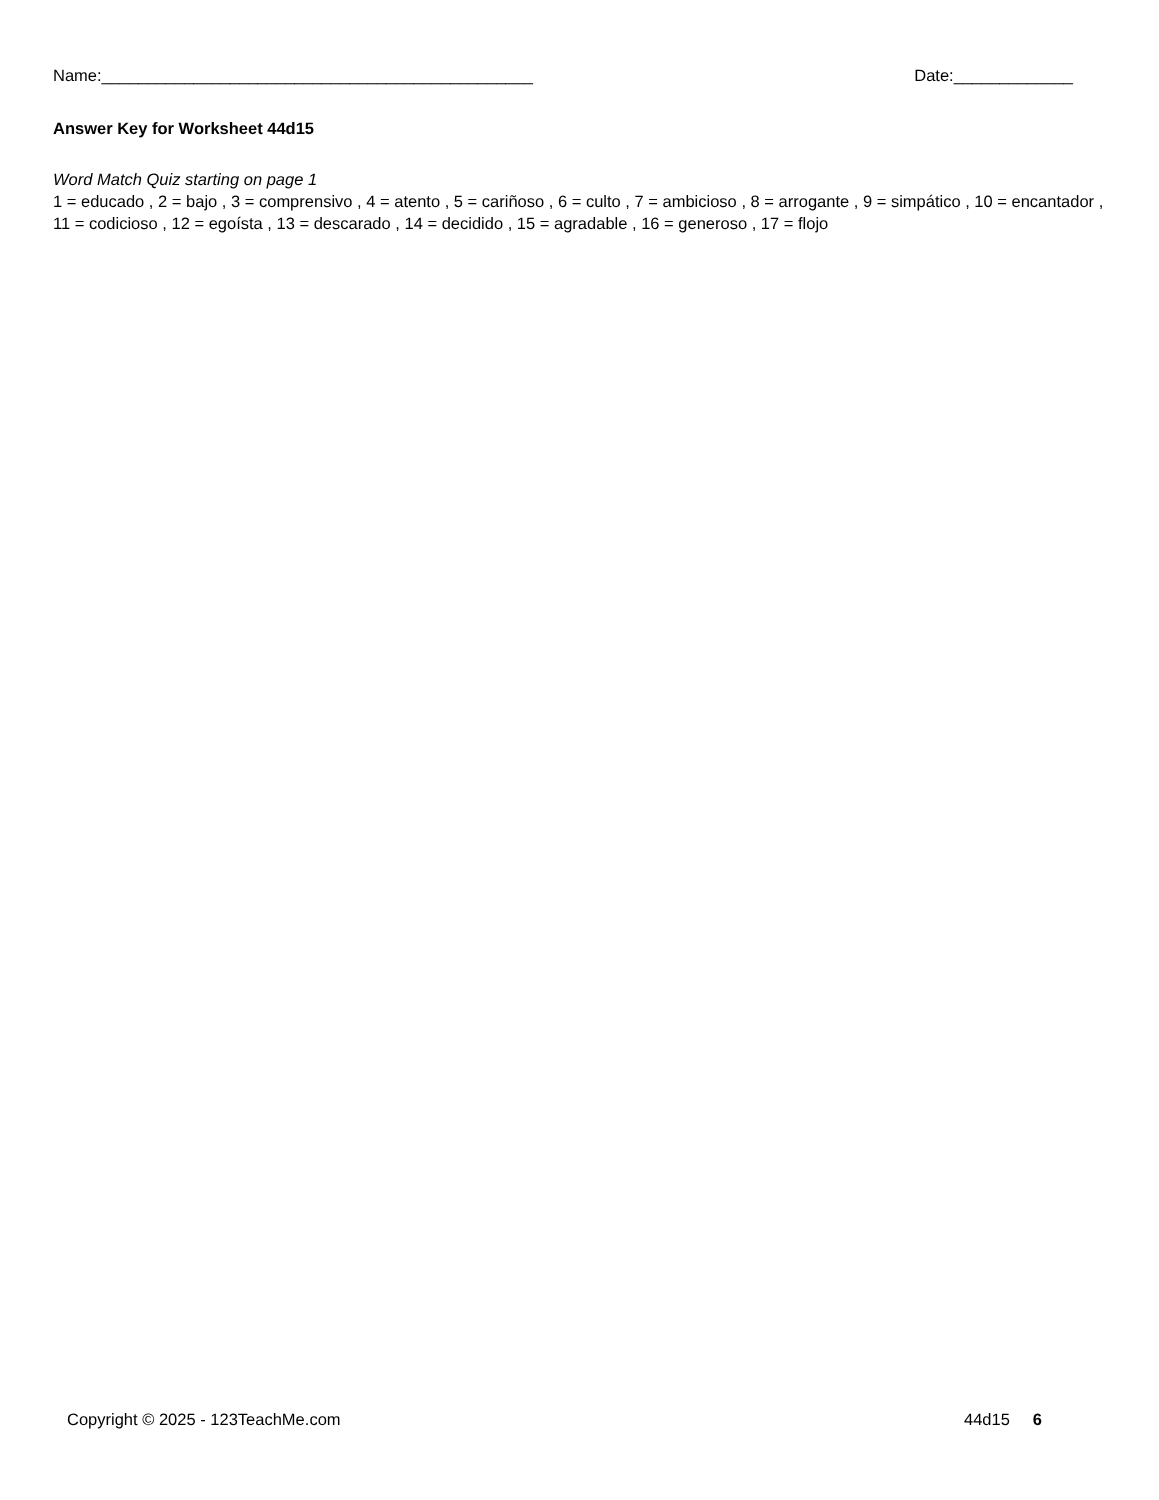Name:_______________________________________________ Date:_____________
Answer Key for Worksheet 44d15
Word Match Quiz starting on page 1
1 = educado , 2 = bajo , 3 = comprensivo , 4 = atento , 5 = cariñoso , 6 = culto , 7 = ambicioso , 8 = arrogante , 9 = simpático , 10 = encantador , 11 = codicioso , 12 = egoísta , 13 = descarado , 14 = decidido , 15 = agradable , 16 = generoso , 17 = flojo
Copyright © 2025 - 123TeachMe.com 44d15 6